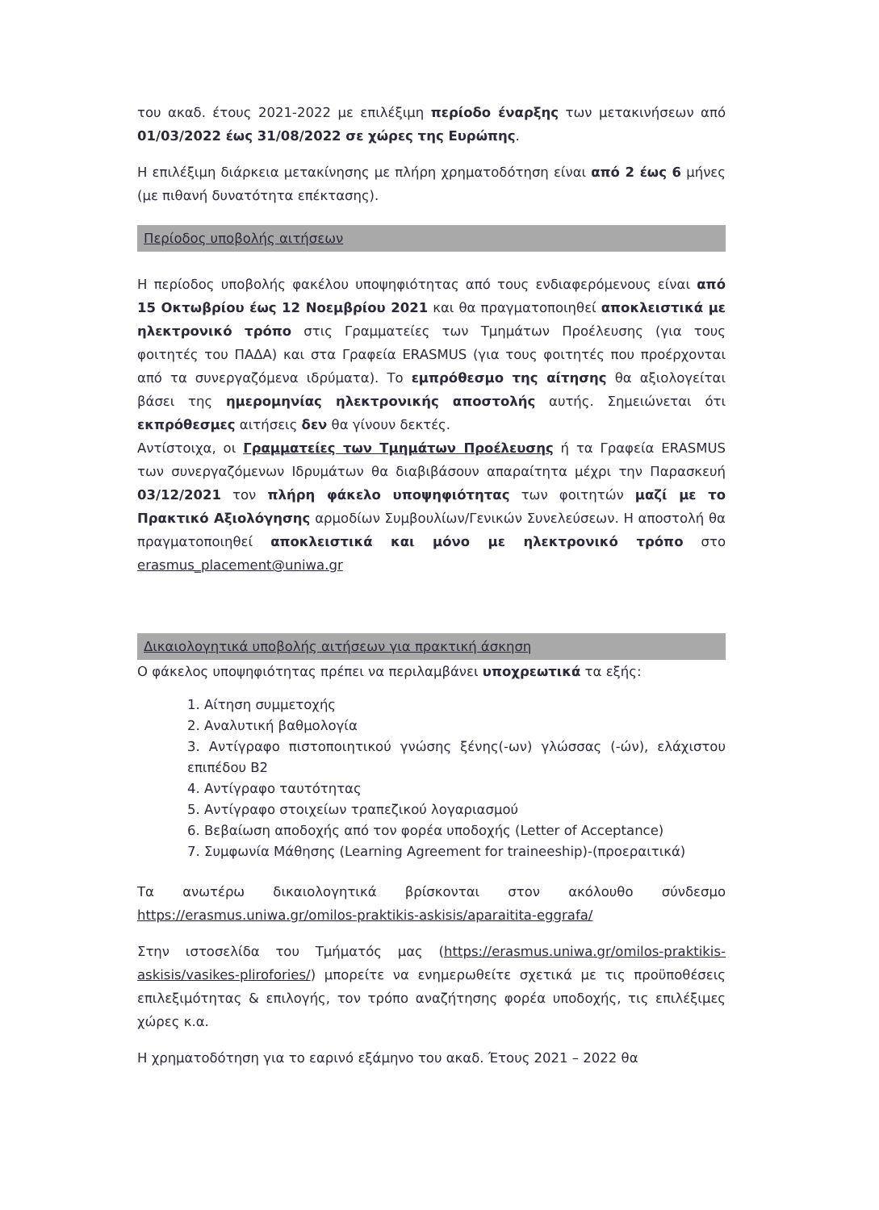του ακαδ. έτους 2021-2022 με επιλέξιμη περίοδο έναρξης των μετακινήσεων από 01/03/2022 έως 31/08/2022 σε χώρες της Ευρώπης.
Η επιλέξιμη διάρκεια μετακίνησης με πλήρη χρηματοδότηση είναι από 2 έως 6 μήνες (με πιθανή δυνατότητα επέκτασης).
Περίοδος υποβολής αιτήσεων
Η περίοδος υποβολής φακέλου υποψηφιότητας από τους ενδιαφερόμενους είναι από 15 Οκτωβρίου έως 12 Νοεμβρίου 2021 και θα πραγματοποιηθεί αποκλειστικά με ηλεκτρονικό τρόπο στις Γραμματείες των Τμημάτων Προέλευσης (για τους φοιτητές του ΠΑΔΑ) και στα Γραφεία ERASMUS (για τους φοιτητές που προέρχονται από τα συνεργαζόμενα ιδρύματα). Το εμπρόθεσμο της αίτησης θα αξιολογείται βάσει της ημερομηνίας ηλεκτρονικής αποστολής αυτής. Σημειώνεται ότι εκπρόθεσμες αιτήσεις δεν θα γίνουν δεκτές.
Αντίστοιχα, οι Γραμματείες των Τμημάτων Προέλευσης ή τα Γραφεία ERASMUS των συνεργαζόμενων Ιδρυμάτων θα διαβιβάσουν απαραίτητα μέχρι την Παρασκευή 03/12/2021 τον πλήρη φάκελο υποψηφιότητας των φοιτητών μαζί με το Πρακτικό Αξιολόγησης αρμοδίων Συμβουλίων/Γενικών Συνελεύσεων. Η αποστολή θα πραγματοποιηθεί αποκλειστικά και μόνο με ηλεκτρονικό τρόπο στο erasmus_placement@uniwa.gr
Δικαιολογητικά υποβολής αιτήσεων για πρακτική άσκηση
Ο φάκελος υποψηφιότητας πρέπει να περιλαμβάνει υποχρεωτικά τα εξής:
1. Αίτηση συμμετοχής
2. Αναλυτική βαθμολογία
3. Αντίγραφο πιστοποιητικού γνώσης ξένης(-ων) γλώσσας (-ών), ελάχιστου επιπέδου Β2
4. Αντίγραφο ταυτότητας
5. Αντίγραφο στοιχείων τραπεζικού λογαριασμού
6. Βεβαίωση αποδοχής από τον φορέα υποδοχής (Letter of Acceptance)
7. Συμφωνία Μάθησης (Learning Agreement for traineeship)-(προεραιτικά)
Τα ανωτέρω δικαιολογητικά βρίσκονται στον ακόλουθο σύνδεσμο https://erasmus.uniwa.gr/omilos-praktikis-askisis/aparaitita-eggrafa/
Στην ιστοσελίδα του Τμήματός μας (https://erasmus.uniwa.gr/omilos-praktikis-askisis/vasikes-plirofories/) μπορείτε να ενημερωθείτε σχετικά με τις προϋποθέσεις επιλεξιμότητας & επιλογής, τον τρόπο αναζήτησης φορέα υποδοχής, τις επιλέξιμες χώρες κ.α.
Η χρηματοδότηση για το εαρινό εξάμηνο του ακαδ. Έτους 2021 – 2022 θα